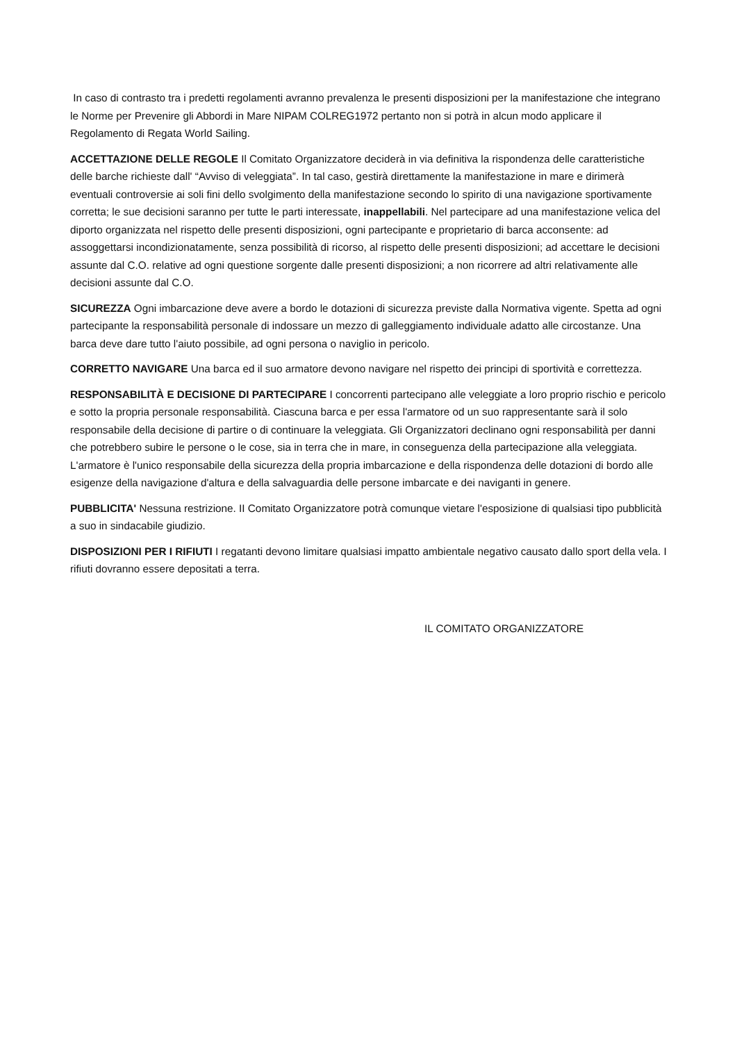In caso di contrasto tra i predetti regolamenti avranno prevalenza le presenti disposizioni per la manifestazione che integrano le Norme per Prevenire gli Abbordi in Mare NIPAM COLREG1972 pertanto non si potrà in alcun modo applicare il Regolamento di Regata World Sailing.
ACCETTAZIONE DELLE REGOLE Il Comitato Organizzatore deciderà in via definitiva la rispondenza delle caratteristiche delle barche richieste dall' “Avviso di veleggiata”. In tal caso, gestirà direttamente la manifestazione in mare e dirimerà eventuali controversie ai soli fini dello svolgimento della manifestazione secondo lo spirito di una navigazione sportivamente corretta; le sue decisioni saranno per tutte le parti interessate, inappellabili. Nel partecipare ad una manifestazione velica del diporto organizzata nel rispetto delle presenti disposizioni, ogni partecipante e proprietario di barca acconsente: ad assoggettarsi incondizionatamente, senza possibilità di ricorso, al rispetto delle presenti disposizioni; ad accettare le decisioni assunte dal C.O. relative ad ogni questione sorgente dalle presenti disposizioni; a non ricorrere ad altri relativamente alle decisioni assunte dal C.O.
SICUREZZA Ogni imbarcazione deve avere a bordo le dotazioni di sicurezza previste dalla Normativa vigente. Spetta ad ogni partecipante la responsabilità personale di indossare un mezzo di galleggiamento individuale adatto alle circostanze. Una barca deve dare tutto l'aiuto possibile, ad ogni persona o naviglio in pericolo.
CORRETTO NAVIGARE Una barca ed il suo armatore devono navigare nel rispetto dei principi di sportività e correttezza.
RESPONSABILITÀ E DECISIONE DI PARTECIPARE I concorrenti partecipano alle veleggiate a loro proprio rischio e pericolo e sotto la propria personale responsabilità. Ciascuna barca e per essa l'armatore od un suo rappresentante sarà il solo responsabile della decisione di partire o di continuare la veleggiata. Gli Organizzatori declinano ogni responsabilità per danni che potrebbero subire le persone o le cose, sia in terra che in mare, in conseguenza della partecipazione alla veleggiata. L'armatore è l'unico responsabile della sicurezza della propria imbarcazione e della rispondenza delle dotazioni di bordo alle esigenze della navigazione d'altura e della salvaguardia delle persone imbarcate e dei naviganti in genere.
PUBBLICITA' Nessuna restrizione. II Comitato Organizzatore potrà comunque vietare l'esposizione di qualsiasi tipo pubblicità a suo in sindacabile giudizio.
DISPOSIZIONI PER I RIFIUTI I regatanti devono limitare qualsiasi impatto ambientale negativo causato dallo sport della vela. I rifiuti dovranno essere depositati a terra.
IL COMITATO ORGANIZZATORE